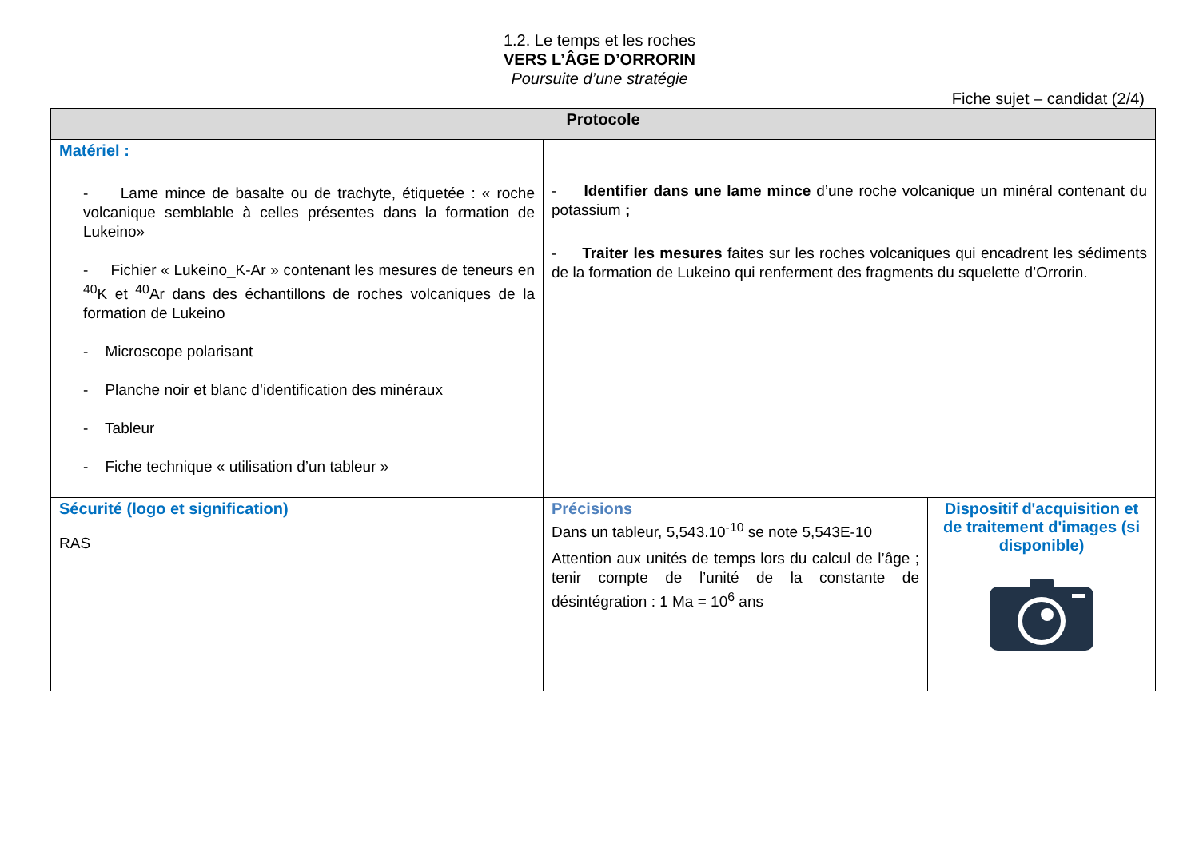1.2. Le temps et les roches
VERS L’ÂGE D’ORRORIN
Poursuite d’une stratégie
Fiche sujet – candidat (2/4)
| Protocole | | |
| --- | --- | --- |
| Matériel : - Lame mince de basalte ou de trachyte, étiquetée : « roche volcanique semblable à celles présentes dans la formation de Lukeino» - Fichier « Lukeino_K-Ar » contenant les mesures de teneurs en <sup>40</sup>K et <sup>40</sup>Ar dans des échantillons de roches volcaniques de la formation de Lukeino - Microscope polarisant - Planche noir et blanc d’identification des minéraux - Tableur - Fiche technique « utilisation d’un tableur » | - Identifier dans une lame mince d’une roche volcanique un minéral contenant du potassium ; - Traiter les mesures faites sur les roches volcaniques qui encadrent les sédiments de la formation de Lukeino qui renferment des fragments du squelette d’Orrorin. | |
| Sécurité (logo et signification) RAS | Précisions Dans un tableur, 5,543.10<sup>-10</sup> se note 5,543E-10 Attention aux unités de temps lors du calcul de l’âge ; tenir compte de l’unité de la constante de désintégration : 1 Ma = 10<sup>6</sup> ans | Dispositif d'acquisition et de traitement d'images (si disponible) |